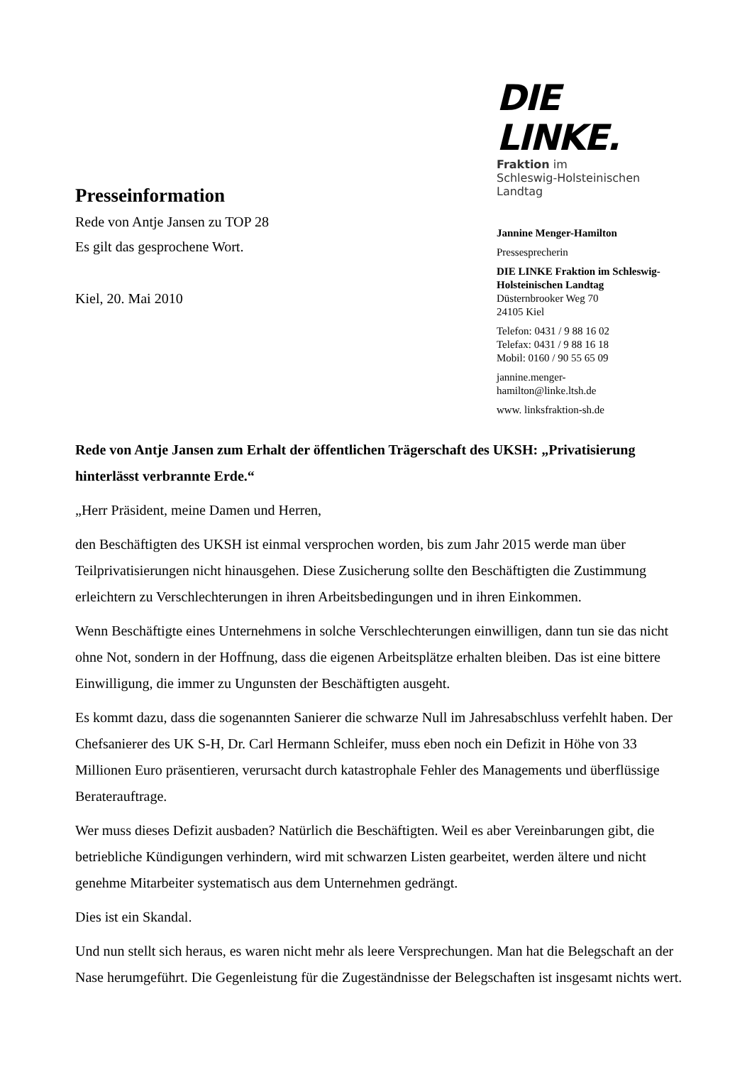Presseinformation
Rede von Antje Jansen zu TOP 28
Es gilt das gesprochene Wort.
Kiel, 20. Mai 2010
DIE LINKE.
Fraktion im
Schleswig-Holsteinischen Landtag
Jannine Menger-Hamilton
Pressesprecherin
DIE LINKE Fraktion im Schleswig-Holsteinischen Landtag
Düsternbrooker Weg 70
24105 Kiel
Telefon: 0431 / 9 88 16 02
Telefax: 0431 / 9 88 16 18
Mobil: 0160 / 90 55 65 09
jannine.menger-
hamilton@linke.ltsh.de
www. linksfraktion-sh.de
Rede von Antje Jansen zum Erhalt der öffentlichen Trägerschaft des UKSH: „Privatisierung hinterlässt verbrannte Erde.“
„Herr Präsident, meine Damen und Herren,
den Beschäftigten des UKSH ist einmal versprochen worden, bis zum Jahr 2015 werde man über Teilprivatisierungen nicht hinausgehen. Diese Zusicherung sollte den Beschäftigten die Zustimmung erleichtern zu Verschlechterungen in ihren Arbeitsbedingungen und in ihren Einkommen.
Wenn Beschäftigte eines Unternehmens in solche Verschlechterungen einwilligen, dann tun sie das nicht ohne Not, sondern in der Hoffnung, dass die eigenen Arbeitsplätze erhalten bleiben. Das ist eine bittere Einwilligung, die immer zu Ungunsten der Beschäftigten ausgeht.
Es kommt dazu, dass die sogenannten Sanierer die schwarze Null im Jahresabschluss verfehlt haben. Der Chefsanierer des UK S-H, Dr. Carl Hermann Schleifer, muss eben noch ein Defizit in Höhe von 33 Millionen Euro präsentieren, verursacht durch katastrophale Fehler des Managements und überflüssige Beraterauftrage.
Wer muss dieses Defizit ausbaden? Natürlich die Beschäftigten. Weil es aber Vereinbarungen gibt, die betriebliche Kündigungen verhindern, wird mit schwarzen Listen gearbeitet, werden ältere und nicht genehme Mitarbeiter systematisch aus dem Unternehmen gedrängt.
Dies ist ein Skandal.
Und nun stellt sich heraus, es waren nicht mehr als leere Versprechungen. Man hat die Belegschaft an der Nase herumgeführt. Die Gegenleistung für die Zugeständnisse der Belegschaften ist insgesamt nichts wert.